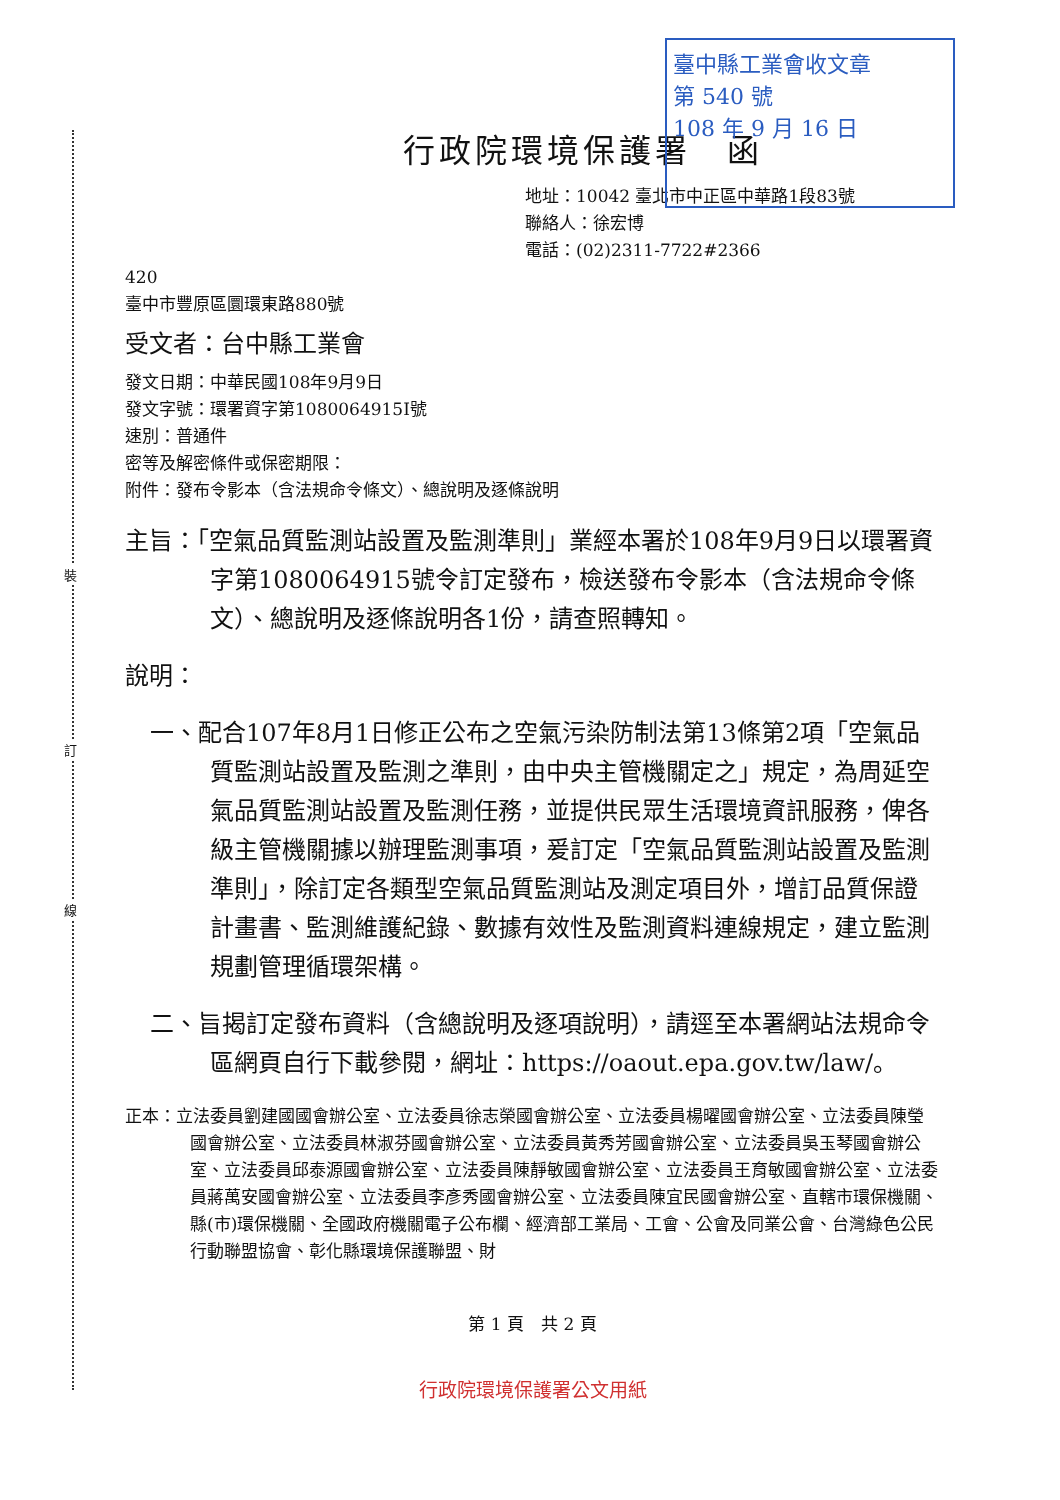裝
訂
線
臺中縣工業會收文章
第 540 號
108 年 9 月 16 日
行政院環境保護署　函
地址：10042 臺北市中正區中華路1段83號
聯絡人：徐宏博
電話：(02)2311-7722#2366
420
臺中市豐原區圜環東路880號
受文者：台中縣工業會
發文日期：中華民國108年9月9日
發文字號：環署資字第1080064915I號
速別：普通件
密等及解密條件或保密期限：
附件：發布令影本（含法規命令條文）、總說明及逐條說明
主旨：「空氣品質監測站設置及監測準則」業經本署於108年9月9日以環署資字第1080064915號令訂定發布，檢送發布令影本（含法規命令條文）、總說明及逐條說明各1份，請查照轉知。
說明：
一、配合107年8月1日修正公布之空氣污染防制法第13條第2項「空氣品質監測站設置及監測之準則，由中央主管機關定之」規定，為周延空氣品質監測站設置及監測任務，並提供民眾生活環境資訊服務，俾各級主管機關據以辦理監測事項，爰訂定「空氣品質監測站設置及監測準則」，除訂定各類型空氣品質監測站及測定項目外，增訂品質保證計畫書、監測維護紀錄、數據有效性及監測資料連線規定，建立監測規劃管理循環架構。
二、旨揭訂定發布資料（含總說明及逐項說明），請逕至本署網站法規命令區網頁自行下載參閱，網址：https://oaout.epa.gov.tw/law/。
正本：立法委員劉建國國會辦公室、立法委員徐志榮國會辦公室、立法委員楊曜國會辦公室、立法委員陳瑩國會辦公室、立法委員林淑芬國會辦公室、立法委員黃秀芳國會辦公室、立法委員吳玉琴國會辦公室、立法委員邱泰源國會辦公室、立法委員陳靜敏國會辦公室、立法委員王育敏國會辦公室、立法委員蔣萬安國會辦公室、立法委員李彥秀國會辦公室、立法委員陳宜民國會辦公室、直轄市環保機關、縣(市)環保機關、全國政府機關電子公布欄、經濟部工業局、工會、公會及同業公會、台灣綠色公民行動聯盟協會、彰化縣環境保護聯盟、財
第 1 頁　共 2 頁
行政院環境保護署公文用紙